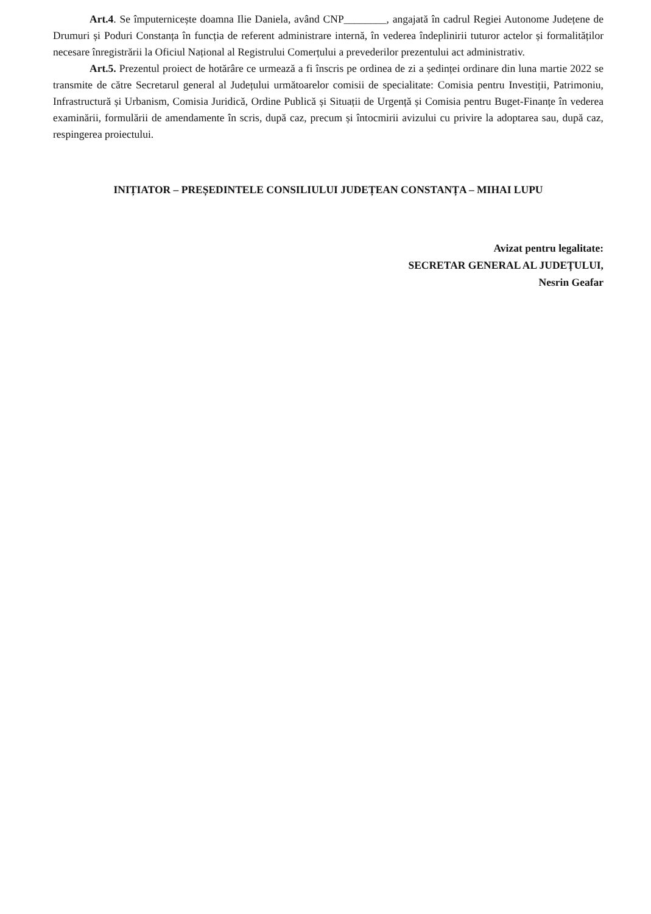Art.4. Se împuternicește doamna Ilie Daniela, având CNP________, angajată în cadrul Regiei Autonome Județene de Drumuri și Poduri Constanța în funcția de referent administrare internă, în vederea îndeplinirii tuturor actelor și formalităților necesare înregistrării la Oficiul Național al Registrului Comerțului a prevederilor prezentului act administrativ.
Art.5. Prezentul proiect de hotărâre ce urmează a fi înscris pe ordinea de zi a ședinței ordinare din luna martie 2022 se transmite de către Secretarul general al Județului următoarelor comisii de specialitate: Comisia pentru Investiții, Patrimoniu, Infrastructură și Urbanism, Comisia Juridică, Ordine Publică și Situații de Urgență și Comisia pentru Buget-Finanțe în vederea examinării, formulării de amendamente în scris, după caz, precum și întocmirii avizului cu privire la adoptarea sau, după caz, respingerea proiectului.
INIȚIATOR – PREȘEDINTELE CONSILIULUI JUDEȚEAN CONSTANȚA – MIHAI LUPU
Avizat pentru legalitate:
SECRETAR GENERAL AL JUDEȚULUI,
Nesrin Geafar